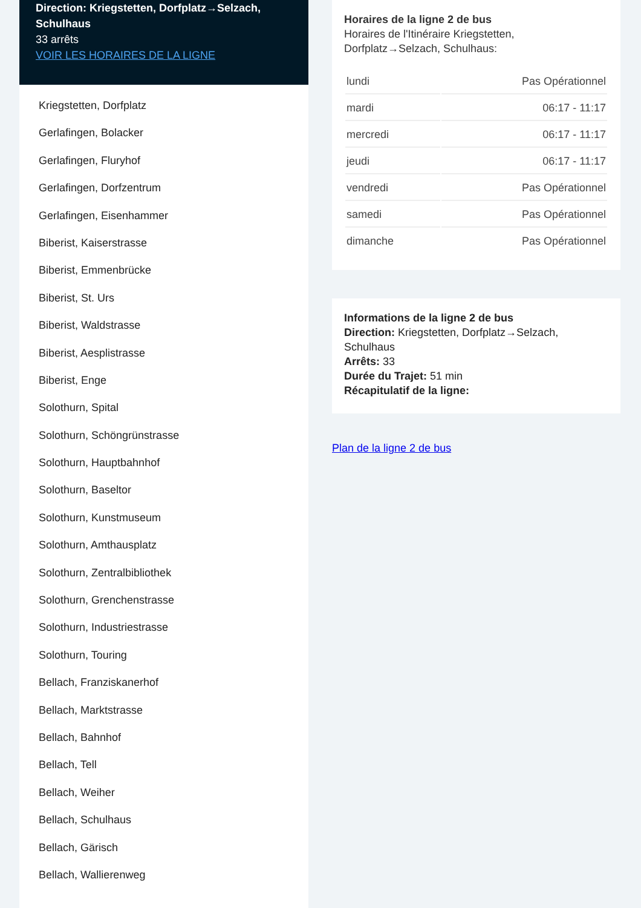Direction: Kriegstetten, Dorfplatz→Selzach, Schulhaus
33 arrêts
VOIR LES HORAIRES DE LA LIGNE
Kriegstetten, Dorfplatz
Gerlafingen, Bolacker
Gerlafingen, Fluryhof
Gerlafingen, Dorfzentrum
Gerlafingen, Eisenhammer
Biberist, Kaiserstrasse
Biberist, Emmenbrücke
Biberist, St. Urs
Biberist, Waldstrasse
Biberist, Aesplistrasse
Biberist, Enge
Solothurn, Spital
Solothurn, Schöngrünstrasse
Solothurn, Hauptbahnhof
Solothurn, Baseltor
Solothurn, Kunstmuseum
Solothurn, Amthausplatz
Solothurn, Zentralbibliothek
Solothurn, Grenchenstrasse
Solothurn, Industriestrasse
Solothurn, Touring
Bellach, Franziskanerhof
Bellach, Marktstrasse
Bellach, Bahnhof
Bellach, Tell
Bellach, Weiher
Bellach, Schulhaus
Bellach, Gärisch
Bellach, Wallierenweg
Horaires de la ligne 2 de bus
Horaires de l'Itinéraire Kriegstetten, Dorfplatz→Selzach, Schulhaus:
| lundi | Pas Opérationnel |
| mardi | 06:17 - 11:17 |
| mercredi | 06:17 - 11:17 |
| jeudi | 06:17 - 11:17 |
| vendredi | Pas Opérationnel |
| samedi | Pas Opérationnel |
| dimanche | Pas Opérationnel |
Informations de la ligne 2 de bus
Direction: Kriegstetten, Dorfplatz→Selzach, Schulhaus
Arrêts: 33
Durée du Trajet: 51 min
Récapitulatif de la ligne:
Plan de la ligne 2 de bus